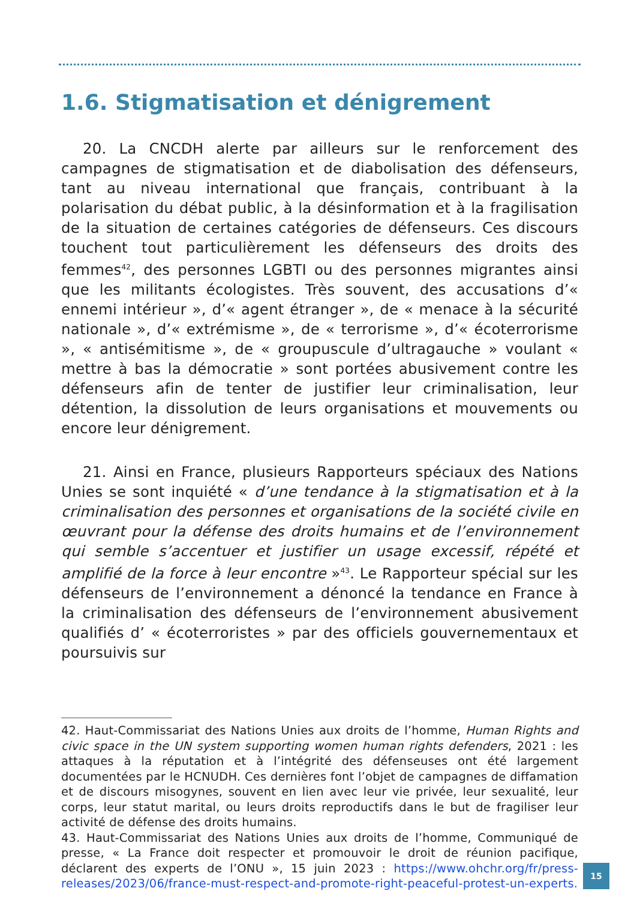1.6. Stigmatisation et dénigrement
20. La CNCDH alerte par ailleurs sur le renforcement des campagnes de stigmatisation et de diabolisation des défenseurs, tant au niveau international que français, contribuant à la polarisation du débat public, à la désinformation et à la fragilisation de la situation de certaines catégories de défenseurs. Ces discours touchent tout particulièrement les défenseurs des droits des femmes<sup>42</sup>, des personnes LGBTI ou des personnes migrantes ainsi que les militants écologistes. Très souvent, des accusations d’« ennemi intérieur », d’« agent étranger », de « menace à la sécurité nationale », d’« extrémisme », de « terrorisme », d’« écoterrorisme », « antisémitisme », de « groupuscule d’ultragauche » voulant « mettre à bas la démocratie » sont portées abusivement contre les défenseurs afin de tenter de justifier leur criminalisation, leur détention, la dissolution de leurs organisations et mouvements ou encore leur dénigrement.
21. Ainsi en France, plusieurs Rapporteurs spéciaux des Nations Unies se sont inquiété « d’une tendance à la stigmatisation et à la criminalisation des personnes et organisations de la société civile en œuvrant pour la défense des droits humains et de l’environnement qui semble s’accentuer et justifier un usage excessif, répété et amplifié de la force à leur encontre »<sup>43</sup>. Le Rapporteur spécial sur les défenseurs de l’environnement a dénoncé la tendance en France à la criminalisation des défenseurs de l’environnement abusivement qualifiés d’ « écoterroristes » par des officiels gouvernementaux et poursuivis sur
42. Haut-Commissariat des Nations Unies aux droits de l’homme, Human Rights and civic space in the UN system supporting women human rights defenders, 2021 : les attaques à la réputation et à l’intégrité des défenseuses ont été largement documentées par le HCNUDH. Ces dernières font l’objet de campagnes de diffamation et de discours misogynes, souvent en lien avec leur vie privée, leur sexualité, leur corps, leur statut marital, ou leurs droits reproductifs dans le but de fragiliser leur activité de défense des droits humains.
43. Haut-Commissariat des Nations Unies aux droits de l’homme, Communiqué de presse, « La France doit respecter et promouvoir le droit de réunion pacifique, déclarent des experts de l’ONU », 15 juin 2023 : https://www.ohchr.org/fr/press-releases/2023/06/france-must-respect-and-promote-right-peaceful-protest-un-experts.
15